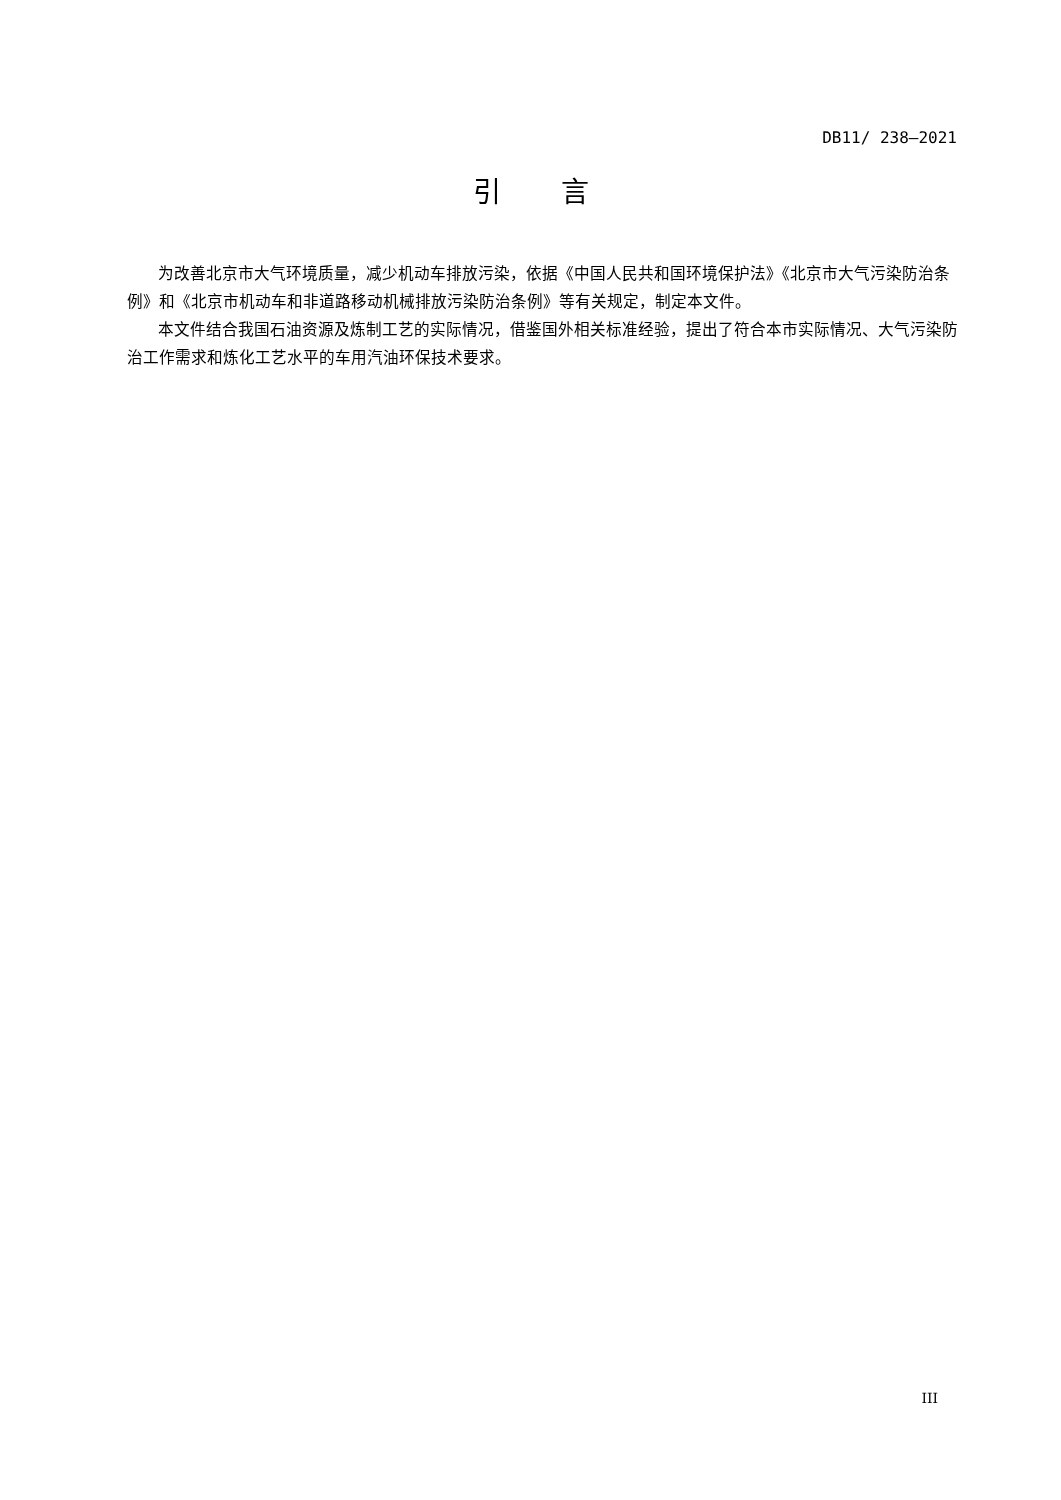DB11/ 238—2021
引言
为改善北京市大气环境质量，减少机动车排放污染，依据《中国人民共和国环境保护法》《北京市大气污染防治条例》和《北京市机动车和非道路移动机械排放污染防治条例》等有关规定，制定本文件。
本文件结合我国石油资源及炼制工艺的实际情况，借鉴国外相关标准经验，提出了符合本市实际情况、大气污染防治工作需求和炼化工艺水平的车用汽油环保技术要求。
III